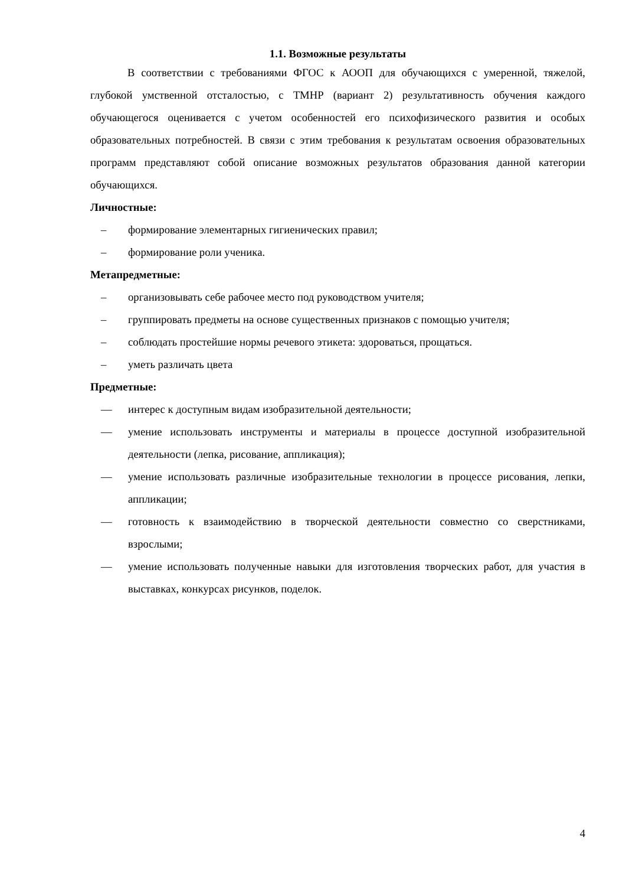1.1. Возможные результаты
В соответствии с требованиями ФГОС к АООП для обучающихся с умеренной, тяжелой, глубокой умственной отсталостью, с ТМНР (вариант 2) результативность обучения каждого обучающегося оценивается с учетом особенностей его психофизического развития и особых образовательных потребностей. В связи с этим требования к результатам освоения образовательных программ представляют собой описание возможных результатов образования данной категории обучающихся.
Личностные:
– формирование элементарных гигиенических правил;
– формирование роли ученика.
Метапредметные:
– организовывать себе рабочее место под руководством учителя;
– группировать предметы на основе существенных признаков с помощью учителя;
– соблюдать простейшие нормы речевого этикета: здороваться, прощаться.
– уметь различать цвета
Предметные:
— интерес к доступным видам изобразительной деятельности;
— умение использовать инструменты и материалы в процессе доступной изобразительной деятельности (лепка, рисование, аппликация);
— умение использовать различные изобразительные технологии в процессе рисования, лепки, аппликации;
— готовность к взаимодействию в творческой деятельности совместно со сверстниками, взрослыми;
— умение использовать полученные навыки для изготовления творческих работ, для участия в выставках, конкурсах рисунков, поделок.
4